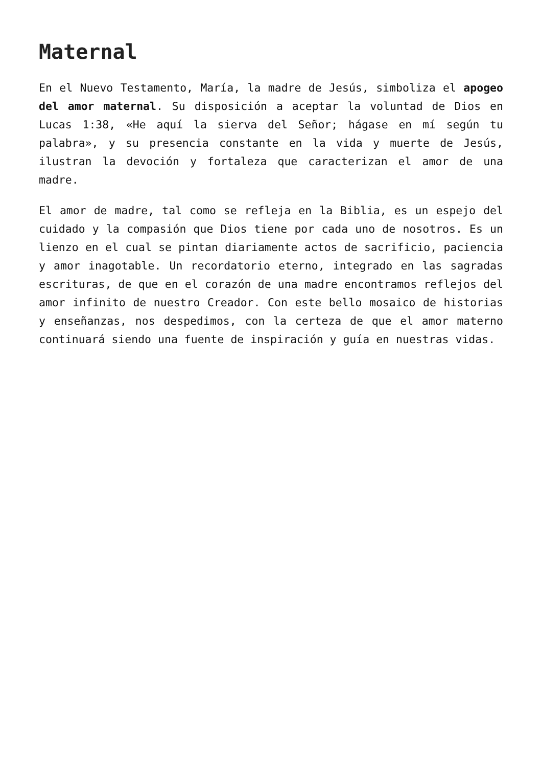Maternal
En el Nuevo Testamento, María, la madre de Jesús, simboliza el apogeo del amor maternal. Su disposición a aceptar la voluntad de Dios en Lucas 1:38, «He aquí la sierva del Señor; hágase en mí según tu palabra», y su presencia constante en la vida y muerte de Jesús, ilustran la devoción y fortaleza que caracterizan el amor de una madre.
El amor de madre, tal como se refleja en la Biblia, es un espejo del cuidado y la compasión que Dios tiene por cada uno de nosotros. Es un lienzo en el cual se pintan diariamente actos de sacrificio, paciencia y amor inagotable. Un recordatorio eterno, integrado en las sagradas escrituras, de que en el corazón de una madre encontramos reflejos del amor infinito de nuestro Creador. Con este bello mosaico de historias y enseñanzas, nos despedimos, con la certeza de que el amor materno continuará siendo una fuente de inspiración y guía en nuestras vidas.